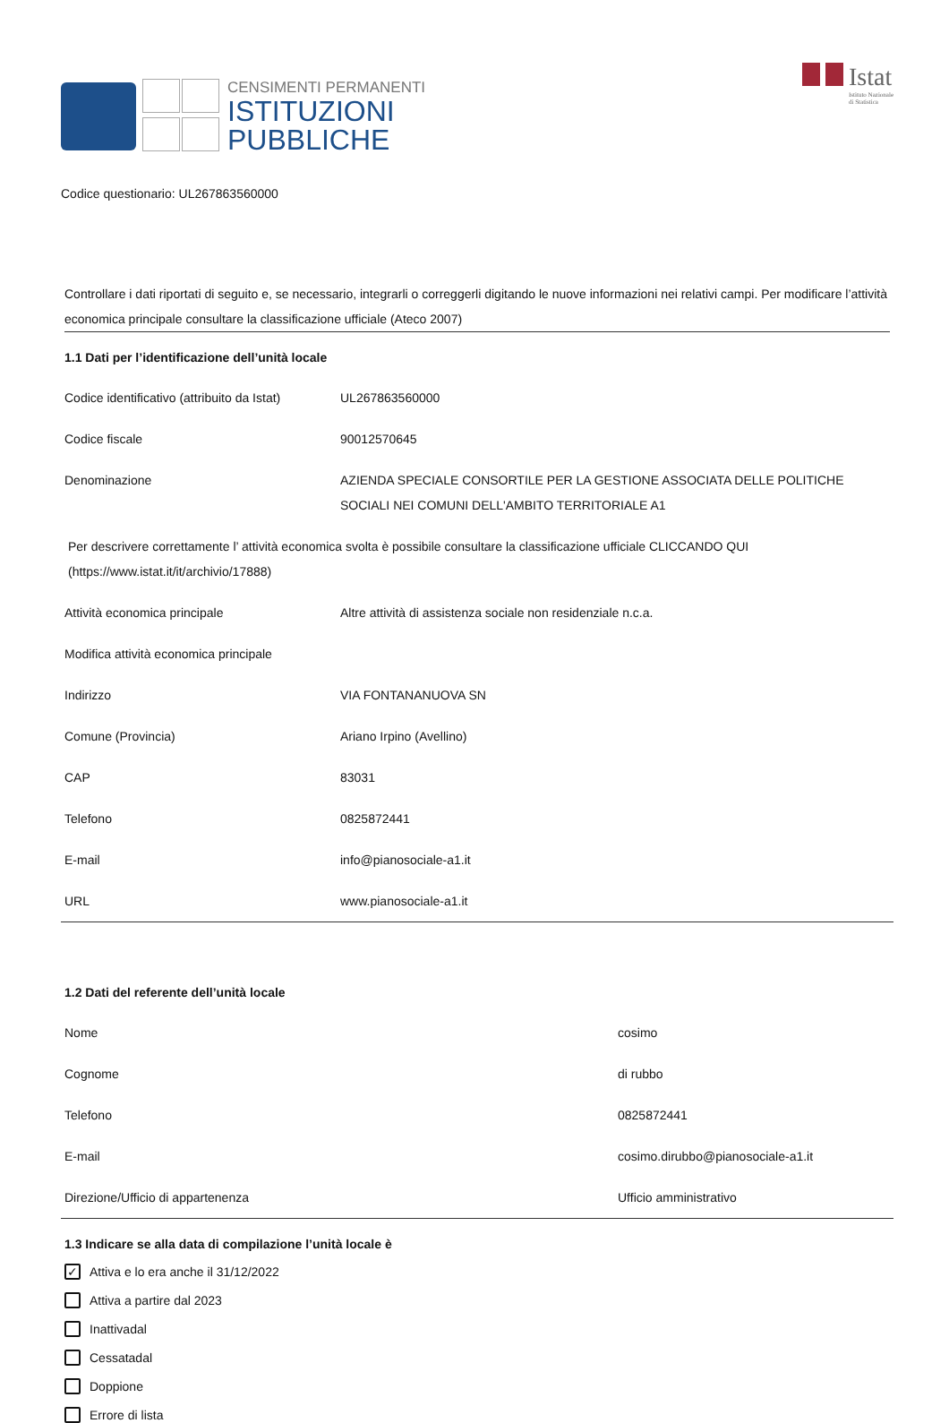CENSIMENTI PERMANENTI
ISTITUZIONI
PUBBLICHE
Istat
Istituto Nazionale
di Statistica
Codice questionario: UL267863560000
Controllare i dati riportati di seguito e, se necessario, integrarli o correggerli digitando le nuove informazioni nei relativi campi. Per modificare l’attività economica principale consultare la classificazione ufficiale (Ateco 2007)
1.1 Dati per l’identificazione dell’unità locale
| Codice identificativo (attribuito da Istat) | UL267863560000 |
| Codice fiscale | 90012570645 |
| Denominazione | AZIENDA SPECIALE CONSORTILE PER LA GESTIONE ASSOCIATA DELLE POLITICHE SOCIALI NEI COMUNI DELL'AMBITO TERRITORIALE A1 |
| Per descrivere correttamente l’ attività economica svolta è possibile consultare la classificazione ufficiale CLICCANDO QUI (https://www.istat.it/it/archivio/17888) | |
| Attività economica principale | Altre attività di assistenza sociale non residenziale n.c.a. |
| Modifica attività economica principale | |
| Indirizzo | VIA FONTANANUOVA SN |
| Comune (Provincia) | Ariano Irpino (Avellino) |
| CAP | 83031 |
| Telefono | 0825872441 |
| E-mail | info@pianosociale-a1.it |
| URL | www.pianosociale-a1.it |
1.2 Dati del referente dell’unità locale
| Nome | cosimo |
| Cognome | di rubbo |
| Telefono | 0825872441 |
| E-mail | cosimo.dirubbo@pianosociale-a1.it |
| Direzione/Ufficio di appartenenza | Ufficio amministrativo |
1.3 Indicare se alla data di compilazione l’unità locale è
✓
Attiva e lo era anche il 31/12/2022
Attiva a partire dal 2023
Inattivadal
Cessatadal
Doppione
Errore di lista